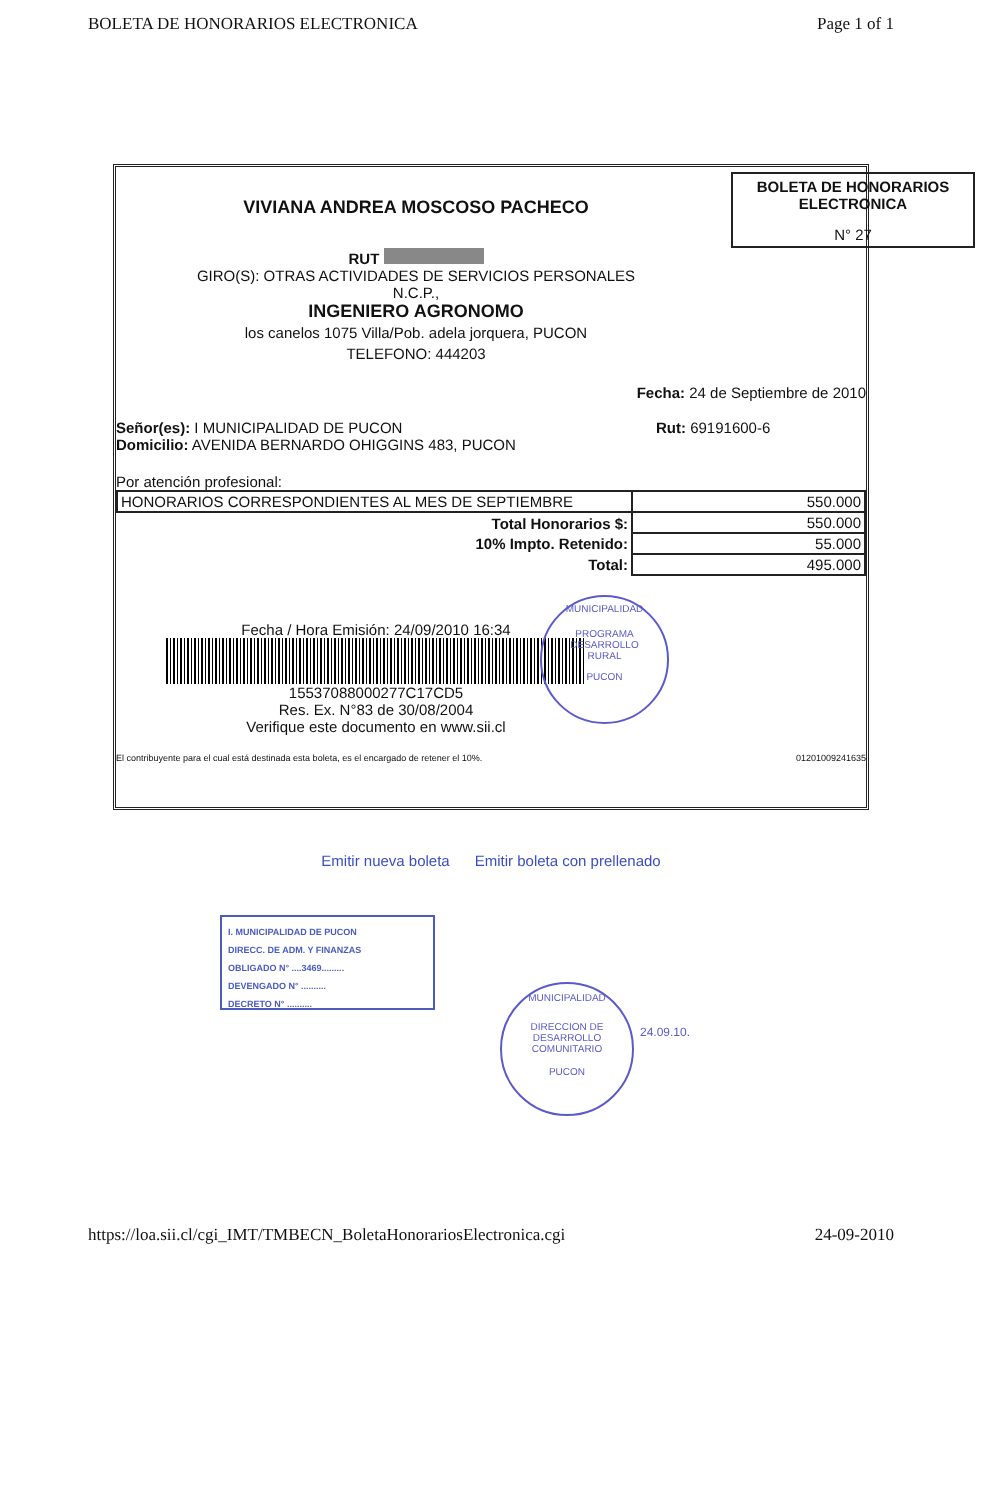BOLETA DE HONORARIOS ELECTRONICA Page 1 of 1
BOLETA DE HONORARIOS
ELECTRONICA
N° 27
VIVIANA ANDREA MOSCOSO PACHECO
RUT
GIRO(S): OTRAS ACTIVIDADES DE SERVICIOS PERSONALES
N.C.P.,
INGENIERO AGRONOMO
los canelos 1075 Villa/Pob. adela jorquera, PUCON
TELEFONO: 444203
Fecha: 24 de Septiembre de 2010
Señor(es): I MUNICIPALIDAD DE PUCON
Domicilio: AVENIDA BERNARDO OHIGGINS 483, PUCON
Rut: 69191600-6
Por atención profesional:
| HONORARIOS CORRESPONDIENTES AL MES DE SEPTIEMBRE | 550.000 |
| Total Honorarios $: | 550.000 |
| 10% Impto. Retenido: | 55.000 |
| Total: | 495.000 |
Fecha / Hora Emisión: 24/09/2010 16:34
15537088000277C17CD5
Res. Ex. N°83 de 30/08/2004
Verifique este documento en www.sii.cl
El contribuyente para el cual está destinada esta boleta, es el encargado de retener el 10%. 01201009241635
MUNICIPALIDAD
PROGRAMA
DESARROLLO
RURAL
PUCON
Emitir nueva boleta Emitir boleta con prellenado
I. MUNICIPALIDAD DE PUCON
DIRECC. DE ADM. Y FINANZAS
OBLIGADO N° ....3469.........
DEVENGADO N° ..........
DECRETO N° ..........
MUNICIPALIDAD
DIRECCION DE
DESARROLLO
COMUNITARIO
PUCON
24.09.10.
https://loa.sii.cl/cgi_IMT/TMBECN_BoletaHonorariosElectronica.cgi 24-09-2010